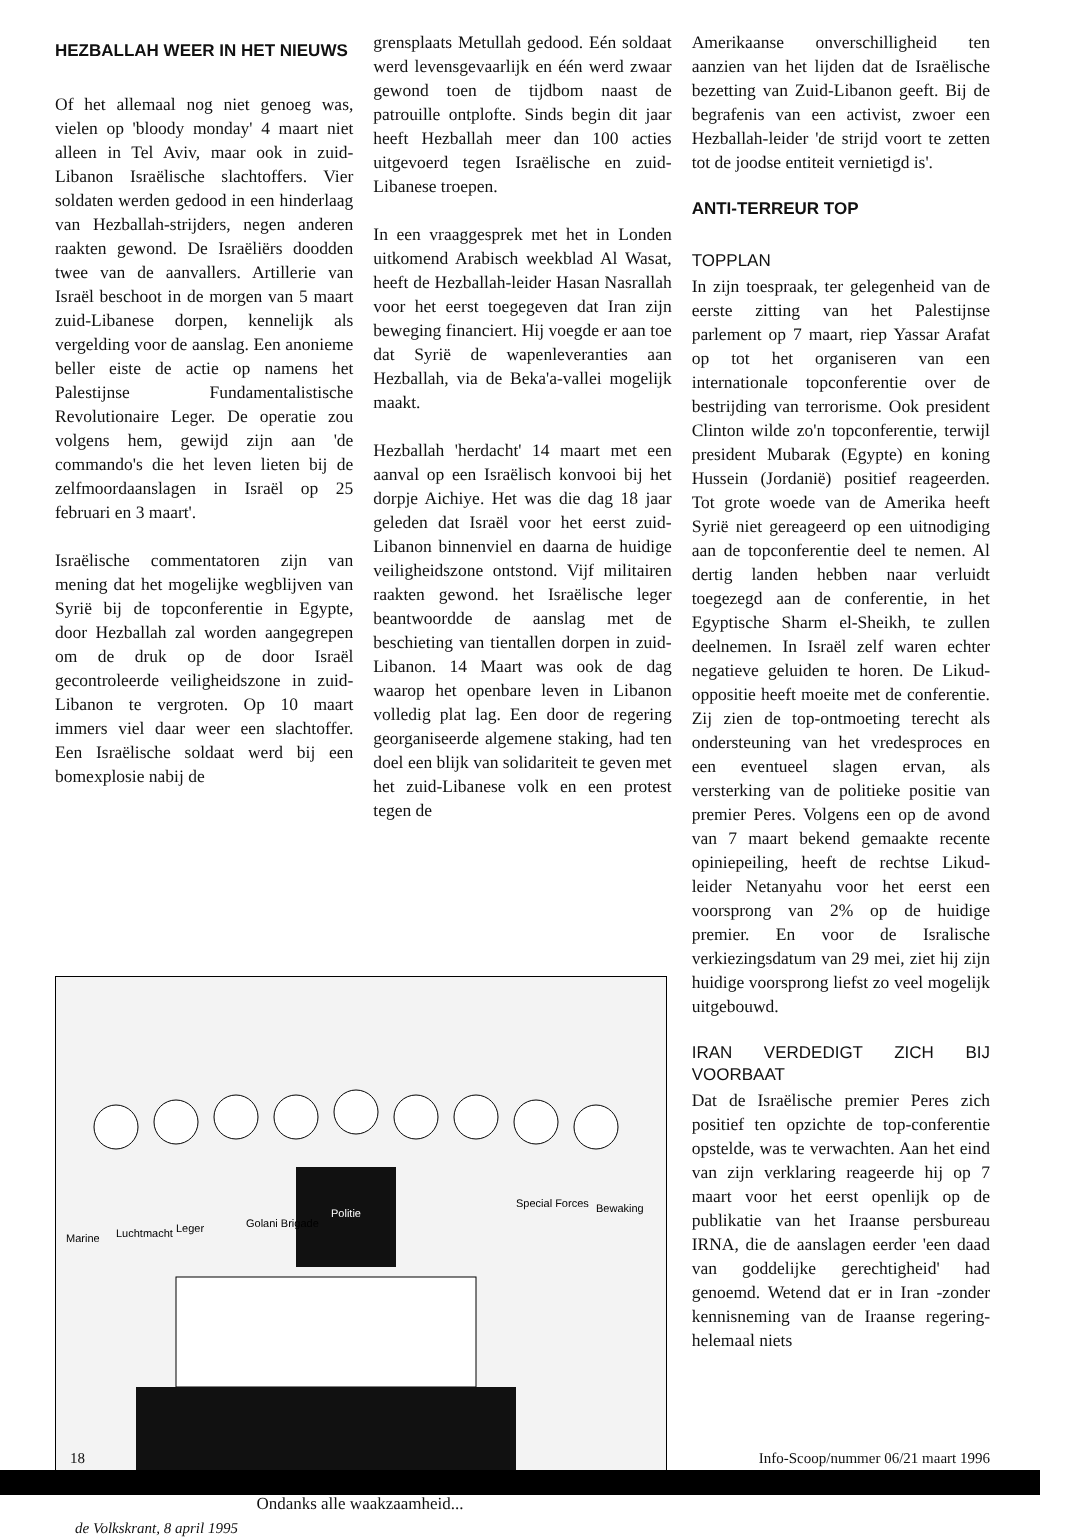HEZBALLAH WEER IN HET NIEUWS
Of het allemaal nog niet genoeg was, vielen op 'bloody monday' 4 maart niet alleen in Tel Aviv, maar ook in zuid-Libanon Israëlische slachtoffers. Vier soldaten werden gedood in een hinderlaag van Hezballah-strijders, negen anderen raakten gewond. De Israëliërs doodden twee van de aanvallers. Artillerie van Israël beschoot in de morgen van 5 maart zuid-Libanese dorpen, kennelijk als vergelding voor de aanslag. Een anonieme beller eiste de actie op namens het Palestijnse Fundamentalistische Revolutionaire Leger. De operatie zou volgens hem, gewijd zijn aan 'de commando's die het leven lieten bij de zelfmoordaanslagen in Israël op 25 februari en 3 maart'.
Israëlische commentatoren zijn van mening dat het mogelijke wegblijven van Syrië bij de topconferentie in Egypte, door Hezballah zal worden aangegrepen om de druk op de door Israël gecontroleerde veiligheidszone in zuid-Libanon te vergroten. Op 10 maart immers viel daar weer een slachtoffer. Een Israëlische soldaat werd bij een bomexplosie nabij de
grensplaats Metullah gedood. Eén soldaat werd levensgevaarlijk en één werd zwaar gewond toen de tijdbom naast de patrouille ontplofte. Sinds begin dit jaar heeft Hezballah meer dan 100 acties uitgevoerd tegen Israëlische en zuid-Libanese troepen.
In een vraaggesprek met het in Londen uitkomend Arabisch weekblad Al Wasat, heeft de Hezballah-leider Hasan Nasrallah voor het eerst toegegeven dat Iran zijn beweging financiert. Hij voegde er aan toe dat Syrië de wapenleveranties aan Hezballah, via de Beka'a-vallei mogelijk maakt.
Hezballah 'herdacht' 14 maart met een aanval op een Israëlisch konvooi bij het dorpje Aichiye. Het was die dag 18 jaar geleden dat Israël voor het eerst zuid-Libanon binnenviel en daarna de huidige veiligheidszone ontstond. Vijf militairen raakten gewond. het Israëlische leger beantwoordde de aanslag met de beschieting van tientallen dorpen in zuid-Libanon. 14 Maart was ook de dag waarop het openbare leven in Libanon volledig plat lag. Een door de regering georganiseerde algemene staking, had ten doel een blijk van solidariteit te geven met het zuid-Libanese volk en een protest tegen de
Amerikaanse onverschilligheid ten aanzien van het lijden dat de Israëlische bezetting van Zuid-Libanon geeft. Bij de begrafenis van een activist, zwoer een Hezballah-leider 'de strijd voort te zetten tot de joodse entiteit vernietigd is'.
ANTI-TERREUR TOP
TOPPLAN
In zijn toespraak, ter gelegenheid van de eerste zitting van het Palestijnse parlement op 7 maart, riep Yassar Arafat op tot het organiseren van een internationale topconferentie over de bestrijding van terrorisme. Ook president Clinton wilde zo'n topconferentie, terwijl president Mubarak (Egypte) en koning Hussein (Jordanië) positief reageerden. Tot grote woede van de Amerika heeft Syrië niet gereageerd op een uitnodiging aan de topconferentie deel te nemen. Al dertig landen hebben naar verluidt toegezegd aan de conferentie, in het Egyptische Sharm el-Sheikh, te zullen deelnemen. In Israël zelf waren echter negatieve geluiden te horen. De Likud-oppositie heeft moeite met de conferentie. Zij zien de top-ontmoeting terecht als ondersteuning van het vredesproces en een eventueel slagen ervan, als versterking van de politieke positie van premier Peres. Volgens een op de avond van 7 maart bekend gemaakte recente opiniepeiling, heeft de rechtse Likud-leider Netanyahu voor het eerst een voorsprong van 2% op de huidige premier. En voor de Isralische verkiezingsdatum van 29 mei, ziet hij zijn huidige voorsprong liefst zo veel mogelijk uitgebouwd.
IRAN VERDEDIGT ZICH BIJ VOORBAAT
Dat de Israëlische premier Peres zich positief ten opzichte de top-conferentie opstelde, was te verwachten. Aan het eind van zijn verklaring reageerde hij op 7 maart voor het eerst openlijk op de publikatie van het Iraanse persbureau IRNA, die de aanslagen eerder 'een daad van goddelijke gerechtigheid' had genoemd. Wetend dat er in Iran -zonder kennisneming van de Iraanse regering- helemaal niets
Marine
Luchtmacht
Leger
Golani Brigade
Politie
Special Forces
Bewaking
Ondanks alle waakzaamheid...
de Volkskrant, 8 april 1995
18 Info-Scoop/nummer 06/21 maart 1996